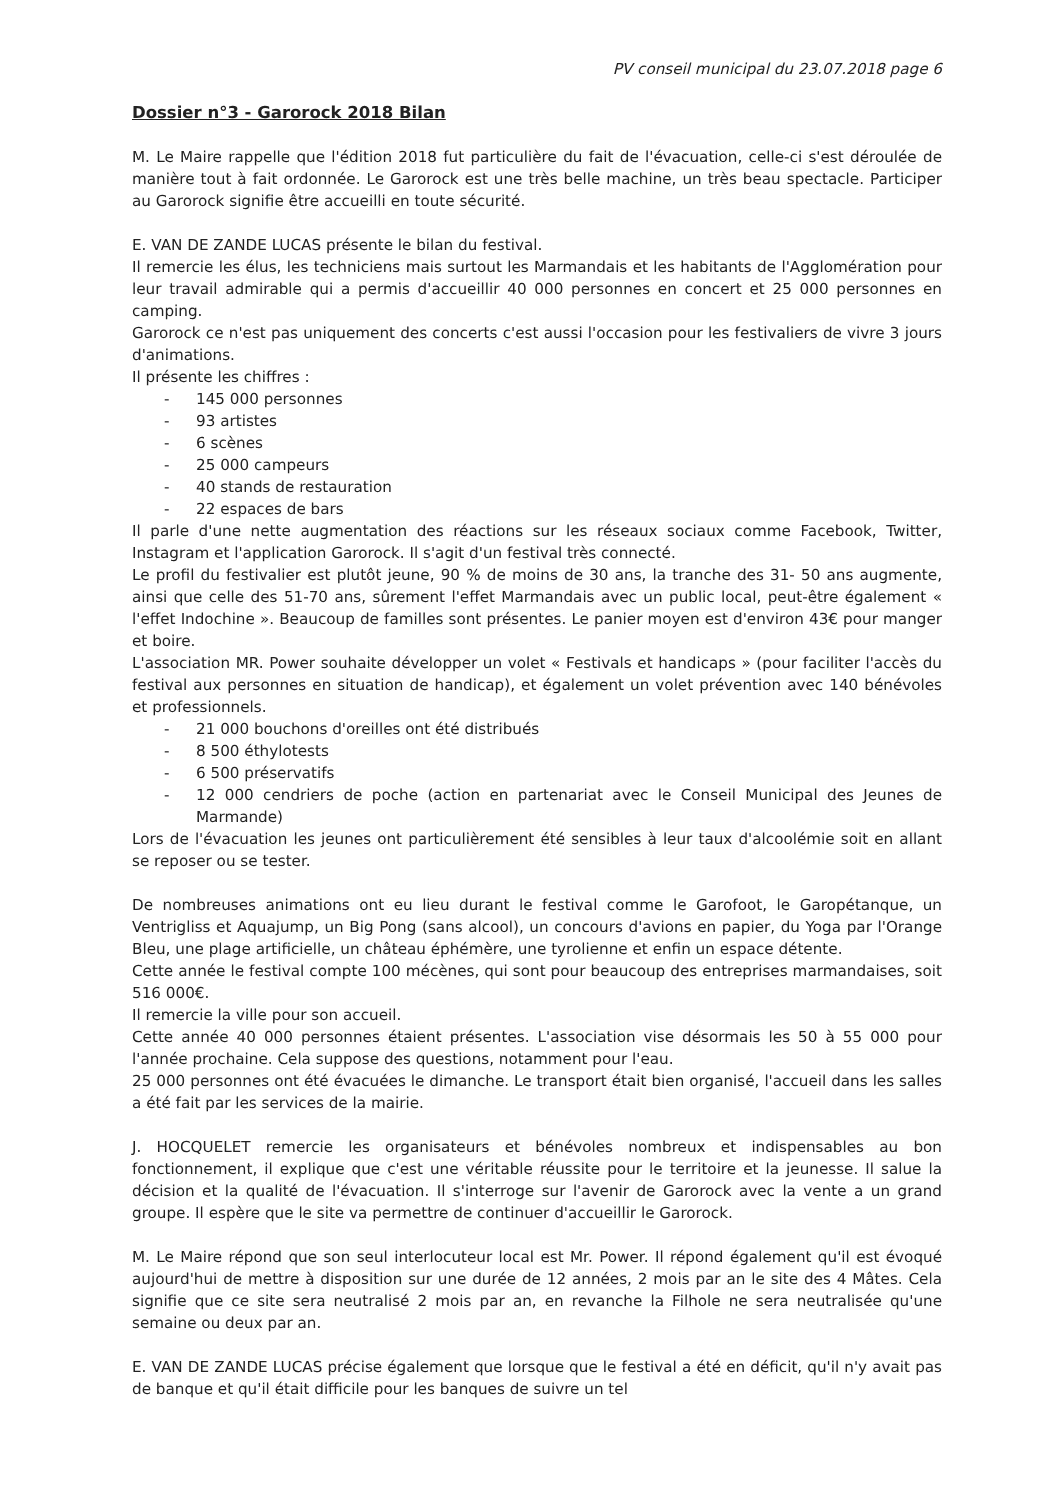PV conseil municipal du 23.07.2018 page 6
Dossier n°3 - Garorock 2018 Bilan
M. Le Maire rappelle que l'édition 2018 fut particulière du fait de l'évacuation, celle-ci s'est déroulée de manière tout à fait ordonnée. Le Garorock est une très belle machine, un très beau spectacle. Participer au Garorock signifie être accueilli en toute sécurité.
E. VAN DE ZANDE LUCAS présente le bilan du festival.
Il remercie les élus, les techniciens mais surtout les Marmandais et les habitants de l'Agglomération pour leur travail admirable qui a permis d'accueillir 40 000 personnes en concert et 25 000 personnes en camping.
Garorock ce n'est pas uniquement des concerts c'est aussi l'occasion pour les festivaliers de vivre 3 jours d'animations.
Il présente les chiffres :
- 145 000 personnes
- 93 artistes
- 6 scènes
- 25 000 campeurs
- 40 stands de restauration
- 22 espaces de bars
Il parle d'une nette augmentation des réactions sur les réseaux sociaux comme Facebook, Twitter, Instagram et l'application Garorock. Il s'agit d'un festival très connecté.
Le profil du festivalier est plutôt jeune, 90 % de moins de 30 ans, la tranche des 31- 50 ans augmente, ainsi que celle des 51-70 ans, sûrement l'effet Marmandais avec un public local, peut-être également « l'effet Indochine ». Beaucoup de familles sont présentes. Le panier moyen est d'environ 43€ pour manger et boire.
L'association MR. Power souhaite développer un volet « Festivals et handicaps » (pour faciliter l'accès du festival aux personnes en situation de handicap), et également un volet prévention avec 140 bénévoles et professionnels.
- 21 000 bouchons d'oreilles ont été distribués
- 8 500 éthylotests
- 6 500 préservatifs
- 12 000 cendriers de poche (action en partenariat avec le Conseil Municipal des Jeunes de Marmande)
Lors de l'évacuation les jeunes ont particulièrement été sensibles à leur taux d'alcoolémie soit en allant se reposer ou se tester.
De nombreuses animations ont eu lieu durant le festival comme le Garofoot, le Garopétanque, un Ventrigliss et Aquajump, un Big Pong (sans alcool), un concours d'avions en papier, du Yoga par l'Orange Bleu, une plage artificielle, un château éphémère, une tyrolienne et enfin un espace détente.
Cette année le festival compte 100 mécènes, qui sont pour beaucoup des entreprises marmandaises, soit 516 000€.
Il remercie la ville pour son accueil.
Cette année 40 000 personnes étaient présentes. L'association vise désormais les 50 à 55 000 pour l'année prochaine. Cela suppose des questions, notamment pour l'eau.
25 000 personnes ont été évacuées le dimanche. Le transport était bien organisé, l'accueil dans les salles a été fait par les services de la mairie.
J. HOCQUELET remercie les organisateurs et bénévoles nombreux et indispensables au bon fonctionnement, il explique que c'est une véritable réussite pour le territoire et la jeunesse. Il salue la décision et la qualité de l'évacuation. Il s'interroge sur l'avenir de Garorock avec la vente a un grand groupe. Il espère que le site va permettre de continuer d'accueillir le Garorock.
M. Le Maire répond que son seul interlocuteur local est Mr. Power. Il répond également qu'il est évoqué aujourd'hui de mettre à disposition sur une durée de 12 années, 2 mois par an le site des 4 Mâtes. Cela signifie que ce site sera neutralisé 2 mois par an, en revanche la Filhole ne sera neutralisée qu'une semaine ou deux par an.
E. VAN DE ZANDE LUCAS précise également que lorsque que le festival a été en déficit, qu'il n'y avait pas de banque et qu'il était difficile pour les banques de suivre un tel